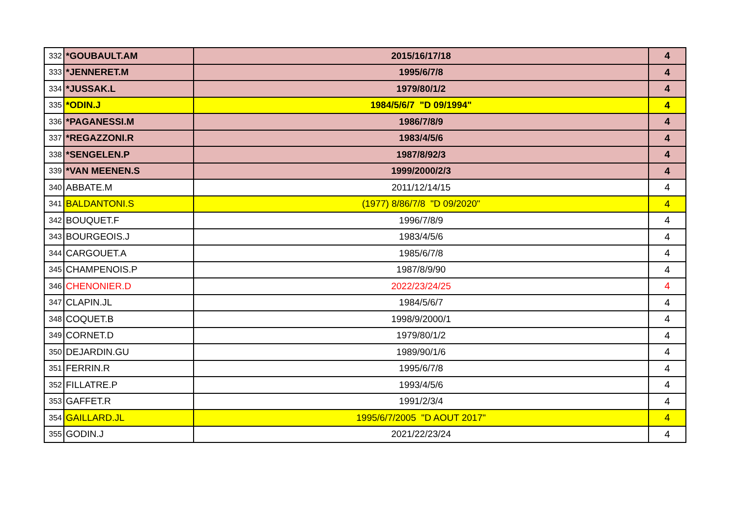| 332 | *GOUBAULT.AM | 2015/16/17/18 | 4 |
| 333 | *JENNERET.M | 1995/6/7/8 | 4 |
| 334 | *JUSSAK.L | 1979/80/1/2 | 4 |
| 335 | *ODIN.J | 1984/5/6/7 "D 09/1994" | 4 |
| 336 | *PAGANESSI.M | 1986/7/8/9 | 4 |
| 337 | *REGAZZONI.R | 1983/4/5/6 | 4 |
| 338 | *SENGELEN.P | 1987/8/92/3 | 4 |
| 339 | *VAN MEENEN.S | 1999/2000/2/3 | 4 |
| 340 | ABBATE.M | 2011/12/14/15 | 4 |
| 341 | BALDANTONI.S | (1977) 8/86/7/8 "D 09/2020" | 4 |
| 342 | BOUQUET.F | 1996/7/8/9 | 4 |
| 343 | BOURGEOIS.J | 1983/4/5/6 | 4 |
| 344 | CARGOUET.A | 1985/6/7/8 | 4 |
| 345 | CHAMPENOIS.P | 1987/8/9/90 | 4 |
| 346 | CHENONIER.D | 2022/23/24/25 | 4 |
| 347 | CLAPIN.JL | 1984/5/6/7 | 4 |
| 348 | COQUET.B | 1998/9/2000/1 | 4 |
| 349 | CORNET.D | 1979/80/1/2 | 4 |
| 350 | DEJARDIN.GU | 1989/90/1/6 | 4 |
| 351 | FERRIN.R | 1995/6/7/8 | 4 |
| 352 | FILLATRE.P | 1993/4/5/6 | 4 |
| 353 | GAFFET.R | 1991/2/3/4 | 4 |
| 354 | GAILLARD.JL | 1995/6/7/2005 "D AOUT 2017" | 4 |
| 355 | GODIN.J | 2021/22/23/24 | 4 |